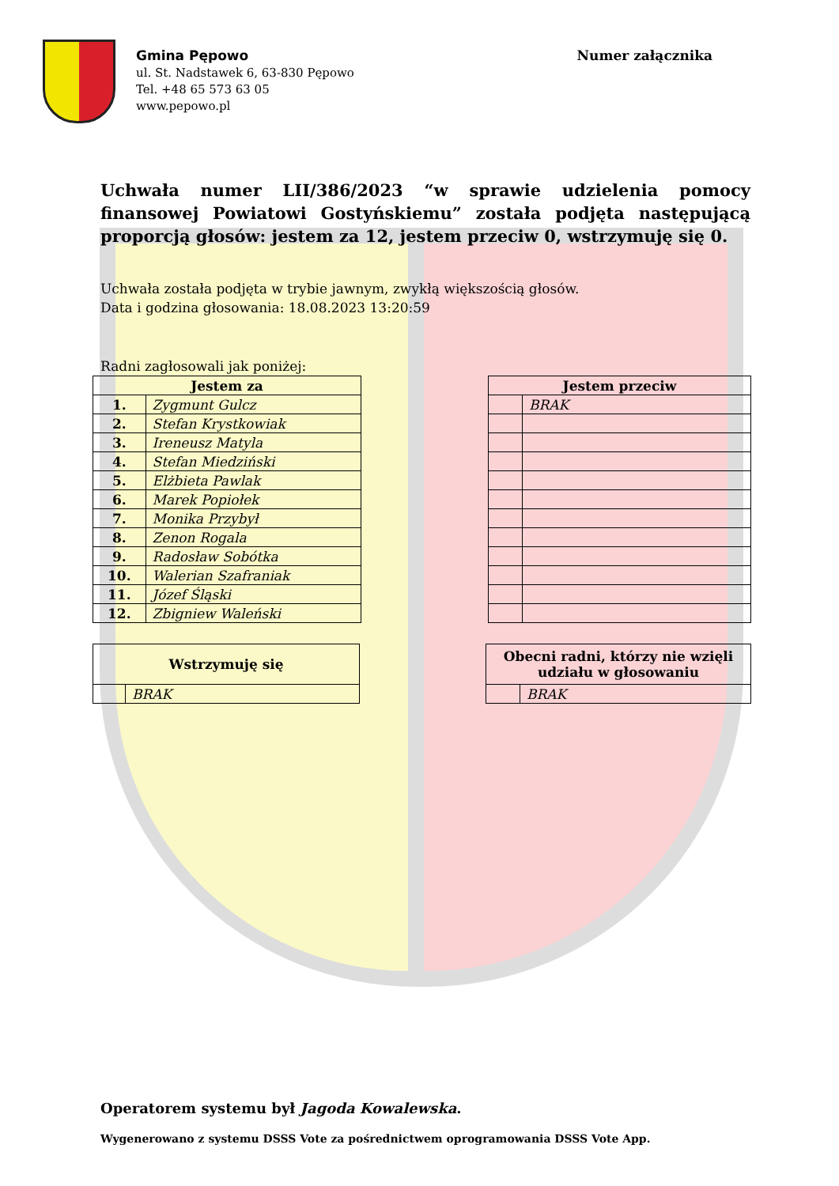Gmina Pępowo
ul. St. Nadstawek 6, 63-830 Pępowo
Tel. +48 65 573 63 05
www.pepowo.pl
Numer załącznika
Uchwała numer LII/386/2023 “w sprawie udzielenia pomocy finansowej Powiatowi Gostyńskiemu” została podjęta następującą proporcją głosów: jestem za 12, jestem przeciw 0, wstrzymuję się 0.
Uchwała została podjęta w trybie jawnym, zwykłą większością głosów.
Data i godzina głosowania: 18.08.2023 13:20:59
Radni zagłosowali jak poniżej:
| Jestem za | |
| --- | --- |
| 1. | Zygmunt Gulcz |
| 2. | Stefan Krystkowiak |
| 3. | Ireneusz Matyla |
| 4. | Stefan Miedziński |
| 5. | Elżbieta Pawlak |
| 6. | Marek Popiołek |
| 7. | Monika Przybył |
| 8. | Zenon Rogala |
| 9. | Radosław Sobótka |
| 10. | Walerian Szafraniak |
| 11. | Józef Śląski |
| 12. | Zbigniew Waleński |
| Jestem przeciw | |
| --- | --- |
| | BRAK |
| Wstrzymuję się | |
| --- | --- |
| | BRAK |
| Obecni radni, którzy nie wzięli udziału w głosowaniu | |
| --- | --- |
| | BRAK |
Operatorem systemu był Jagoda Kowalewska.
Wygenerowano z systemu DSSS Vote za pośrednictwem oprogramowania DSSS Vote App.